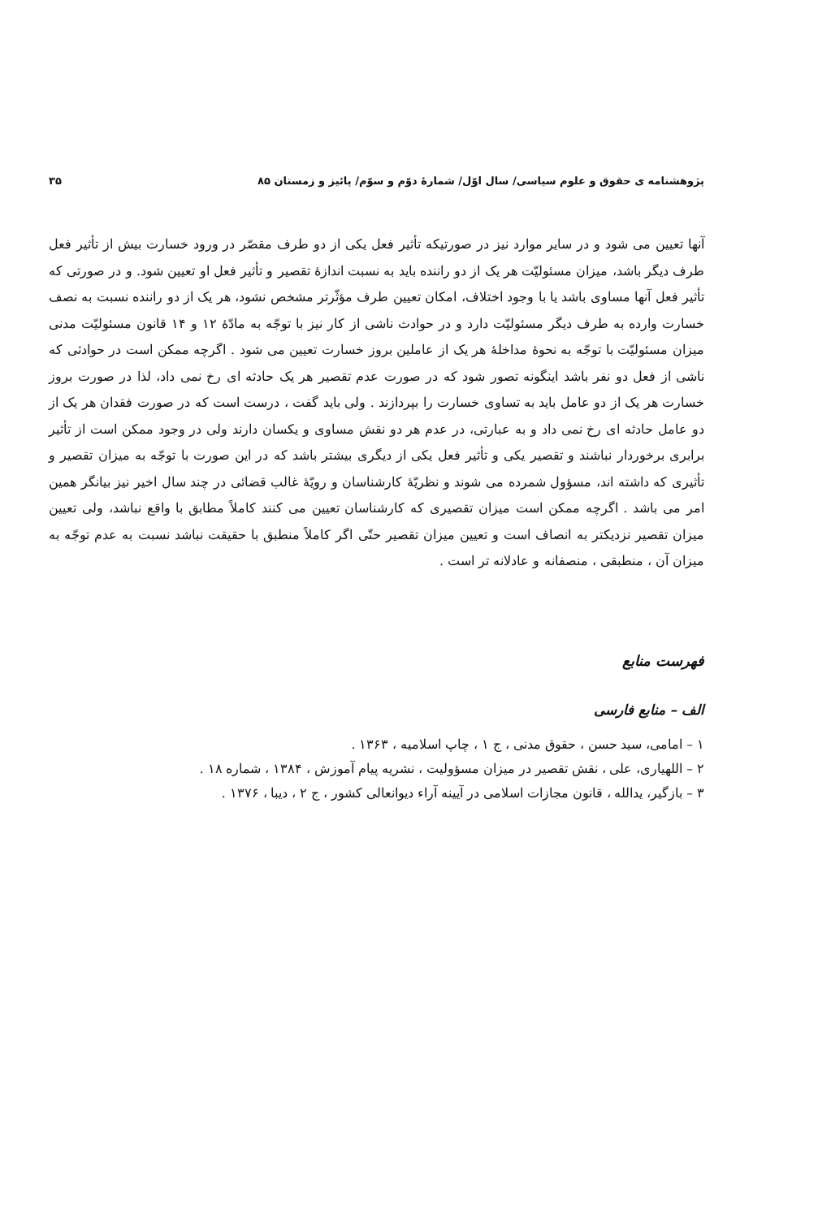پژوهشنامه ی حقوق و علوم سیاسی/ سال اوّل/ شمارهٔ دوّم و سوّم/ پائیز و زمستان ۸۵ ۳۵
آنها تعیین می شود و در سایر موارد نیز در صورتیکه تأثیر فعل یکی از دو طرف مقصّر در ورود خسارت بیش از تأثیر فعل طرف دیگر باشد، میزان مسئولیّت هر یک از دو راننده باید به نسبت اندازهٔ تقصیر و تأثیر فعل او تعیین شود. و در صورتی که تأثیر فعل آنها مساوی باشد یا با وجود اختلاف، امکان تعیین طرف مؤثّرتر مشخص نشود، هر یک از دو راننده نسبت به نصف خسارت وارده به طرف دیگر مسئولیّت دارد و در حوادث ناشی از کار نیز با توجّه به مادّهٔ ۱۲ و ۱۴ قانون مسئولیّت مدنی میزان مسئولیّت با توجّه به نحوهٔ مداخلهٔ هر یک از عاملین بروز خسارت تعیین می شود . اگرچه ممکن است در حوادثی که ناشی از فعل دو نفر باشد اینگونه تصور شود که در صورت عدم تقصیر هر یک حادثه ای رخ نمی داد، لذا در صورت بروز خسارت هر یک از دو عامل باید به تساوی خسارت را بپردازند . ولی باید گفت ، درست است که در صورت فقدان هر یک از دو عامل حادثه ای رخ نمی داد و به عبارتی، در عدم هر دو نقش مساوی و یکسان دارند ولی در وجود ممکن است از تأثیر برابری برخوردار نباشند و تقصیر یکی و تأثیر فعل یکی از دیگری بیشتر باشد که در این صورت با توجّه به میزان تقصیر و تأثیری که داشته اند، مسؤول شمرده می شوند و نظریّهٔ کارشناسان و رویّهٔ غالب قضائی در چند سال اخیر نیز بیانگر همین امر می باشد . اگرچه ممکن است میزان تقصیری که کارشناسان تعیین می کنند کاملاً مطابق با واقع نباشد، ولی تعیین میزان تقصیر نزدیکتر به انصاف است و تعیین میزان تقصیر حتّی اگر کاملاً منطبق با حقیقت نباشد نسبت به عدم توجّه به میزان آن ، منطبقی ، منصفانه و عادلانه تر است .
فهرست منابع
الف – منابع فارسی
۱ – امامی، سید حسن ، حقوق مدنی ، ج ۱ ، چاپ اسلامیه ، ۱۳۶۳ .
۲ – اللهیاری، علی ، نقش تقصیر در میزان مسؤولیت ، نشریه پیام آموزش ، ۱۳۸۴ ، شماره ۱۸ .
۳ – بازگیر، یدالله ، قانون مجازات اسلامی در آیینه آراء دیوانعالی کشور ، ج ۲ ، دیبا ، ۱۳۷۶ .